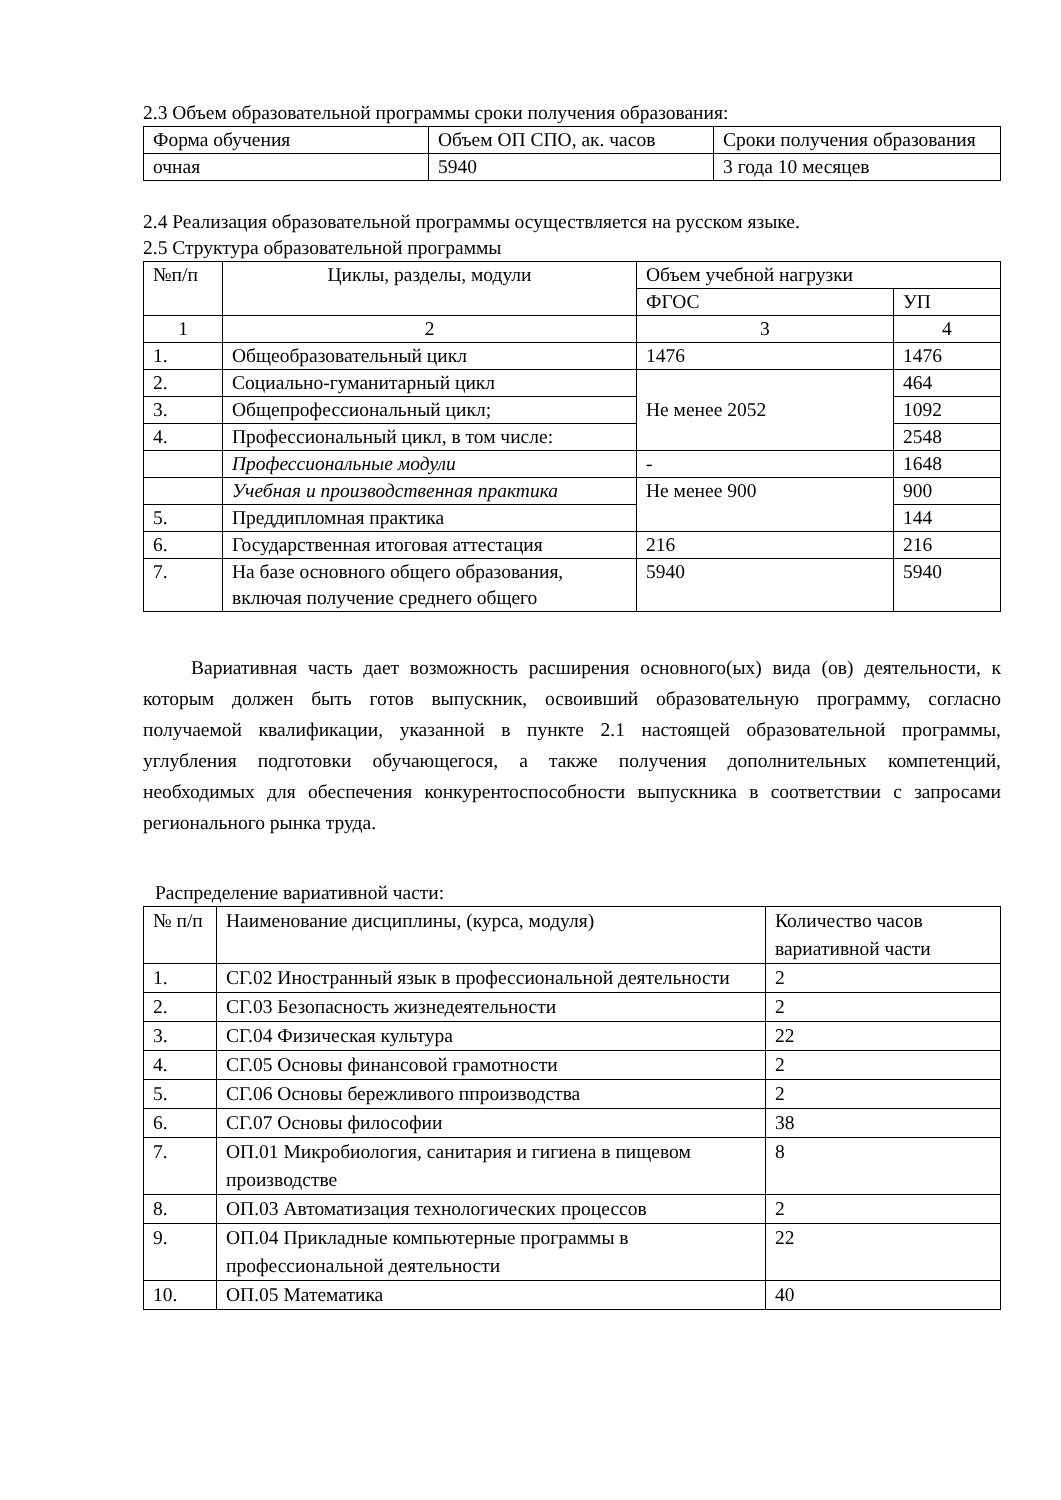2.3 Объем образовательной программы сроки получения образования:
| Форма обучения | Объем ОП СПО, ак. часов | Сроки получения образования |
| очная | 5940 | 3 года 10 месяцев |
2.4 Реализация образовательной программы осуществляется на русском языке.
2.5 Структура образовательной программы
| №п/п | Циклы, разделы, модули | Объем учебной нагрузки | |
| --- | --- | --- | --- |
| | | ФГОС | УП |
| 1 | 2 | 3 | 4 |
| 1. | Общеобразовательный цикл | 1476 | 1476 |
| 2. | Социально-гуманитарный цикл | Не менее 2052 | 464 |
| 3. | Общепрофессиональный цикл; | | 1092 |
| 4. | Профессиональный цикл, в том числе: | | 2548 |
| | Профессиональные модули | - | 1648 |
| | Учебная и производственная практика | Не менее 900 | 900 |
| 5. | Преддипломная практика | | 144 |
| 6. | Государственная итоговая аттестация | 216 | 216 |
| 7. | На базе основного общего образования, включая получение среднего общего | 5940 | 5940 |
Вариативная часть дает возможность расширения основного(ых) вида (ов) деятельности, к которым должен быть готов выпускник, освоивший образовательную программу, согласно получаемой квалификации, указанной в пункте 2.1 настоящей образовательной программы, углубления подготовки обучающегося, а также получения дополнительных компетенций, необходимых для обеспечения конкурентоспособности выпускника в соответствии с запросами регионального рынка труда.
Распределение вариативной части:
| № п/п | Наименование дисциплины, (курса, модуля) | Количество часов вариативной части |
| 1. | СГ.02 Иностранный язык в профессиональной деятельности | 2 |
| 2. | СГ.03 Безопасность жизнедеятельности | 2 |
| 3. | СГ.04 Физическая культура | 22 |
| 4. | СГ.05 Основы финансовой грамотности | 2 |
| 5. | СГ.06 Основы бережливого ппроизводства | 2 |
| 6. | СГ.07 Основы философии | 38 |
| 7. | ОП.01 Микробиология, санитария и гигиена в пищевом производстве | 8 |
| 8. | ОП.03 Автоматизация технологических процессов | 2 |
| 9. | ОП.04 Прикладные компьютерные программы в профессиональной деятельности | 22 |
| 10. | ОП.05 Математика | 40 |